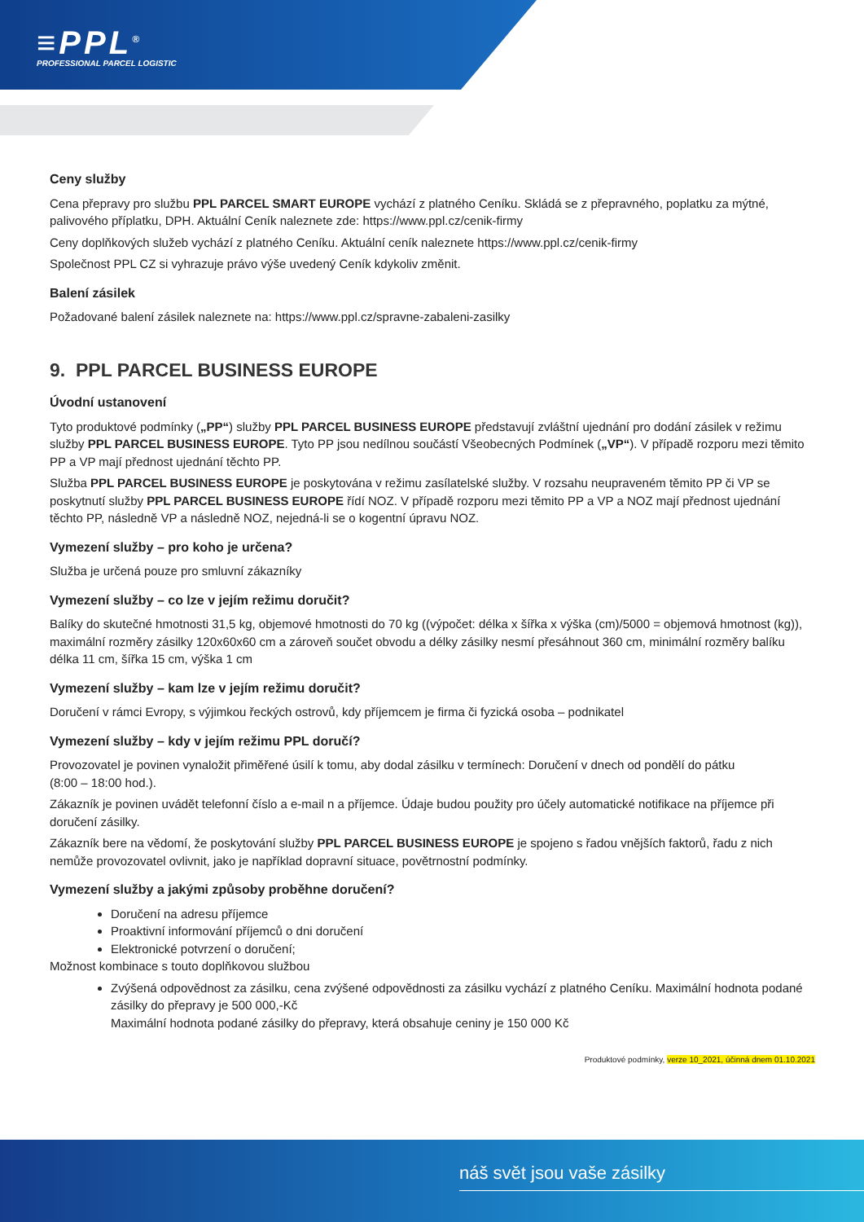≡PPL<sup>®</sup>
PROFESSIONAL PARCEL LOGISTIC
Ceny služby
Cena přepravy pro službu PPL PARCEL SMART EUROPE vychází z platného Ceníku. Skládá se z přepravného, poplatku za mýtné, palivového příplatku, DPH. Aktuální Ceník naleznete zde: https://www.ppl.cz/cenik-firmy
Ceny doplňkových služeb vychází z platného Ceníku. Aktuální ceník naleznete https://www.ppl.cz/cenik-firmy
Společnost PPL CZ si vyhrazuje právo výše uvedený Ceník kdykoliv změnit.
Balení zásilek
Požadované balení zásilek naleznete na: https://www.ppl.cz/spravne-zabaleni-zasilky
9. PPL PARCEL BUSINESS EUROPE
Úvodní ustanovení
Tyto produktové podmínky („PP“) služby PPL PARCEL BUSINESS EUROPE představují zvláštní ujednání pro dodání zásilek v režimu služby PPL PARCEL BUSINESS EUROPE. Tyto PP jsou nedílnou součástí Všeobecných Podmínek („VP“). V případě rozporu mezi těmito PP a VP mají přednost ujednání těchto PP.
Služba PPL PARCEL BUSINESS EUROPE je poskytována v režimu zasílatelské služby. V rozsahu neupraveném těmito PP či VP se poskytnutí služby PPL PARCEL BUSINESS EUROPE řídí NOZ. V případě rozporu mezi těmito PP a VP a NOZ mají přednost ujednání těchto PP, následně VP a následně NOZ, nejedná-li se o kogentní úpravu NOZ.
Vymezení služby – pro koho je určena?
Služba je určená pouze pro smluvní zákazníky
Vymezení služby – co lze v jejím režimu doručit?
Balíky do skutečné hmotnosti 31,5 kg, objemové hmotnosti do 70 kg ((výpočet: délka x šířka x výška (cm)/5000 = objemová hmotnost (kg)), maximální rozměry zásilky 120x60x60 cm a zároveň součet obvodu a délky zásilky nesmí přesáhnout 360 cm, minimální rozměry balíku délka 11 cm, šířka 15 cm, výška 1 cm
Vymezení služby – kam lze v jejím režimu doručit?
Doručení v rámci Evropy, s výjimkou řeckých ostrovů, kdy příjemcem je firma či fyzická osoba – podnikatel
Vymezení služby – kdy v jejím režimu PPL doručí?
Provozovatel je povinen vynaložit přiměřené úsilí k tomu, aby dodal zásilku v termínech: Doručení v dnech od pondělí do pátku
(8:00 – 18:00 hod.).
Zákazník je povinen uvádět telefonní číslo a e-mail n a příjemce. Údaje budou použity pro účely automatické notifikace na příjemce při doručení zásilky.
Zákazník bere na vědomí, že poskytování služby PPL PARCEL BUSINESS EUROPE je spojeno s řadou vnějších faktorů, řadu z nich nemůže provozovatel ovlivnit, jako je například dopravní situace, povětrnostní podmínky.
Vymezení služby a jakými způsoby proběhne doručení?
Doručení na adresu příjemce
Proaktivní informování příjemců o dni doručení
Elektronické potvrzení o doručení;
Možnost kombinace s touto doplňkovou službou
Zvýšená odpovědnost za zásilku, cena zvýšené odpovědnosti za zásilku vychází z platného Ceníku. Maximální hodnota podané zásilky do přepravy je 500 000,-Kč
Maximální hodnota podané zásilky do přepravy, která obsahuje ceniny je 150 000 Kč
Produktové podmínky, verze 10_2021, účinná dnem 01.10.2021
náš svět jsou vaše zásilky